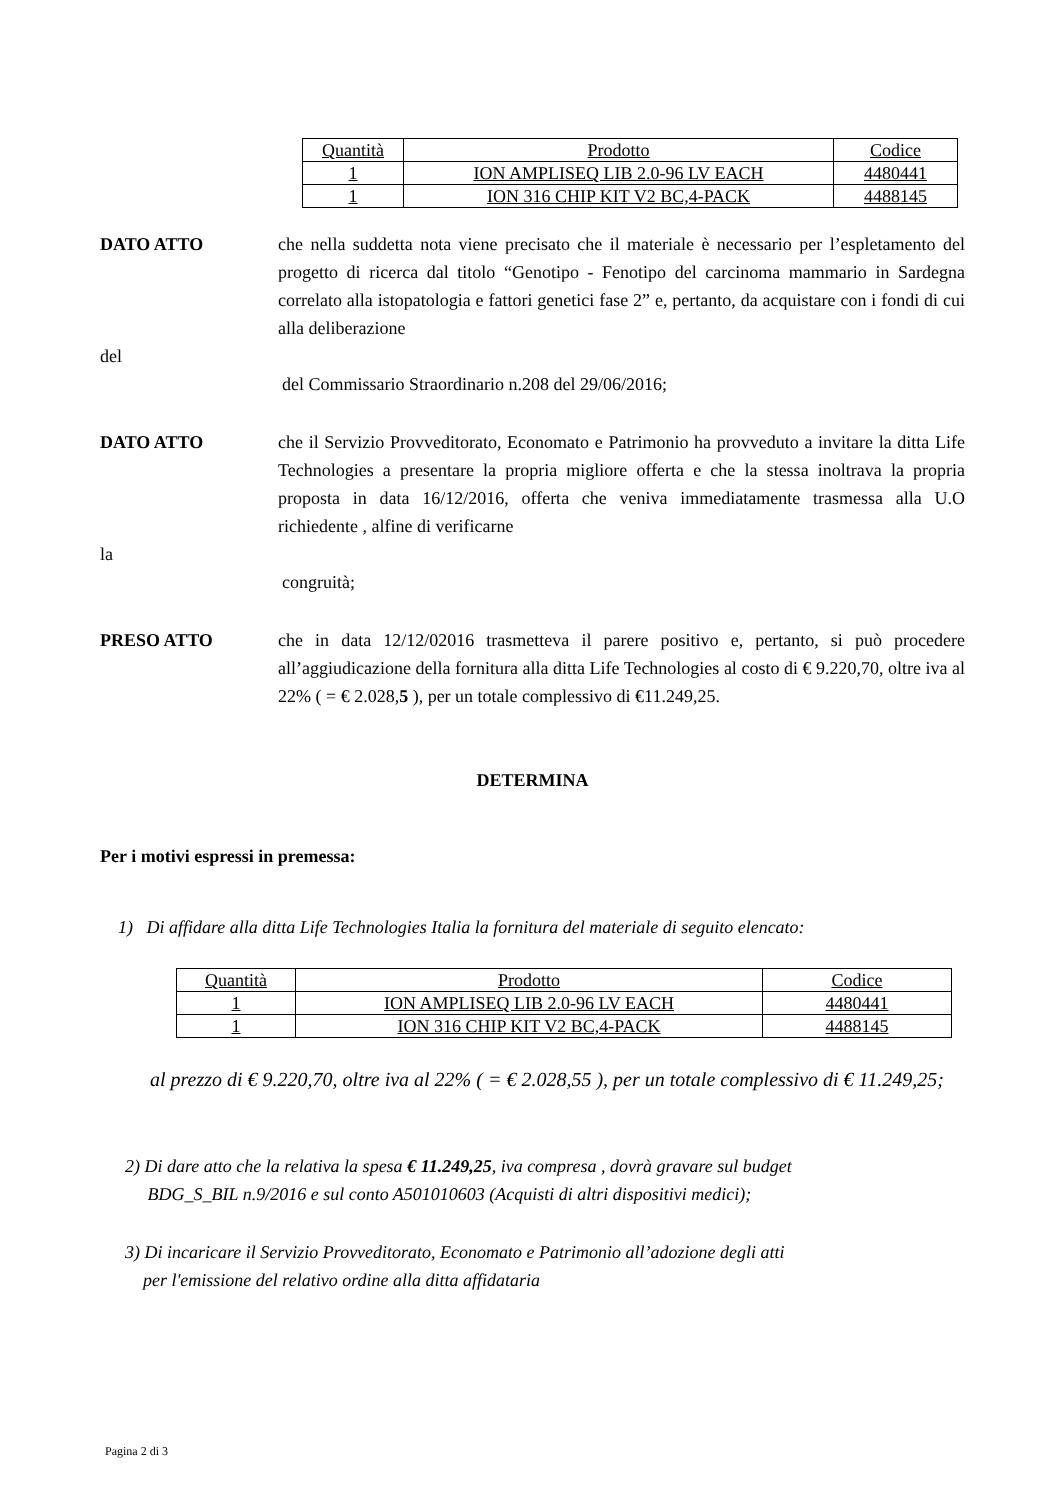| Quantità | Prodotto | Codice |
| --- | --- | --- |
| 1 | ION AMPLISEQ LIB 2.0-96 LV EACH | 4480441 |
| 1 | ION 316 CHIP KIT V2 BC,4-PACK | 4488145 |
DATO ATTO che nella suddetta nota viene precisato che il materiale è necessario per l’espletamento del progetto di ricerca dal titolo “Genotipo - Fenotipo del carcinoma mammario in Sardegna correlato alla istopatologia e fattori genetici fase 2” e, pertanto, da acquistare con i fondi di cui alla deliberazione
del
del Commissario Straordinario n.208 del 29/06/2016;
DATO ATTO che il Servizio Provveditorato, Economato e Patrimonio ha provveduto a invitare la ditta Life Technologies a presentare la propria migliore offerta e che la stessa inoltrava la propria proposta in data 16/12/2016, offerta che veniva immediatamente trasmessa alla U.O richiedente , alfine di verificarne
la
congruità;
PRESO ATTO che in data 12/12/02016 trasmetteva il parere positivo e, pertanto, si può procedere all’aggiudicazione della fornitura alla ditta Life Technologies al costo di € 9.220,70, oltre iva al 22% ( = € 2.028,5 ), per un totale complessivo di €11.249,25.
DETERMINA
Per i motivi espressi in premessa:
1) Di affidare alla ditta Life Technologies Italia la fornitura del materiale di seguito elencato:
| Quantità | Prodotto | Codice |
| --- | --- | --- |
| 1 | ION AMPLISEQ LIB 2.0-96 LV EACH | 4480441 |
| 1 | ION 316 CHIP KIT V2 BC,4-PACK | 4488145 |
al prezzo di € 9.220,70, oltre iva al 22% ( = € 2.028,55 ), per un totale complessivo di € 11.249,25;
2) Di dare atto che la relativa la spesa € 11.249,25, iva compresa , dovrà gravare sul budget
BDG_S_BIL n.9/2016 e sul conto A501010603 (Acquisti di altri dispositivi medici);
3) Di incaricare il Servizio Provveditorato, Economato e Patrimonio all’adozione degli atti
per l'emissione del relativo ordine alla ditta affidataria
Pagina 2 di 3